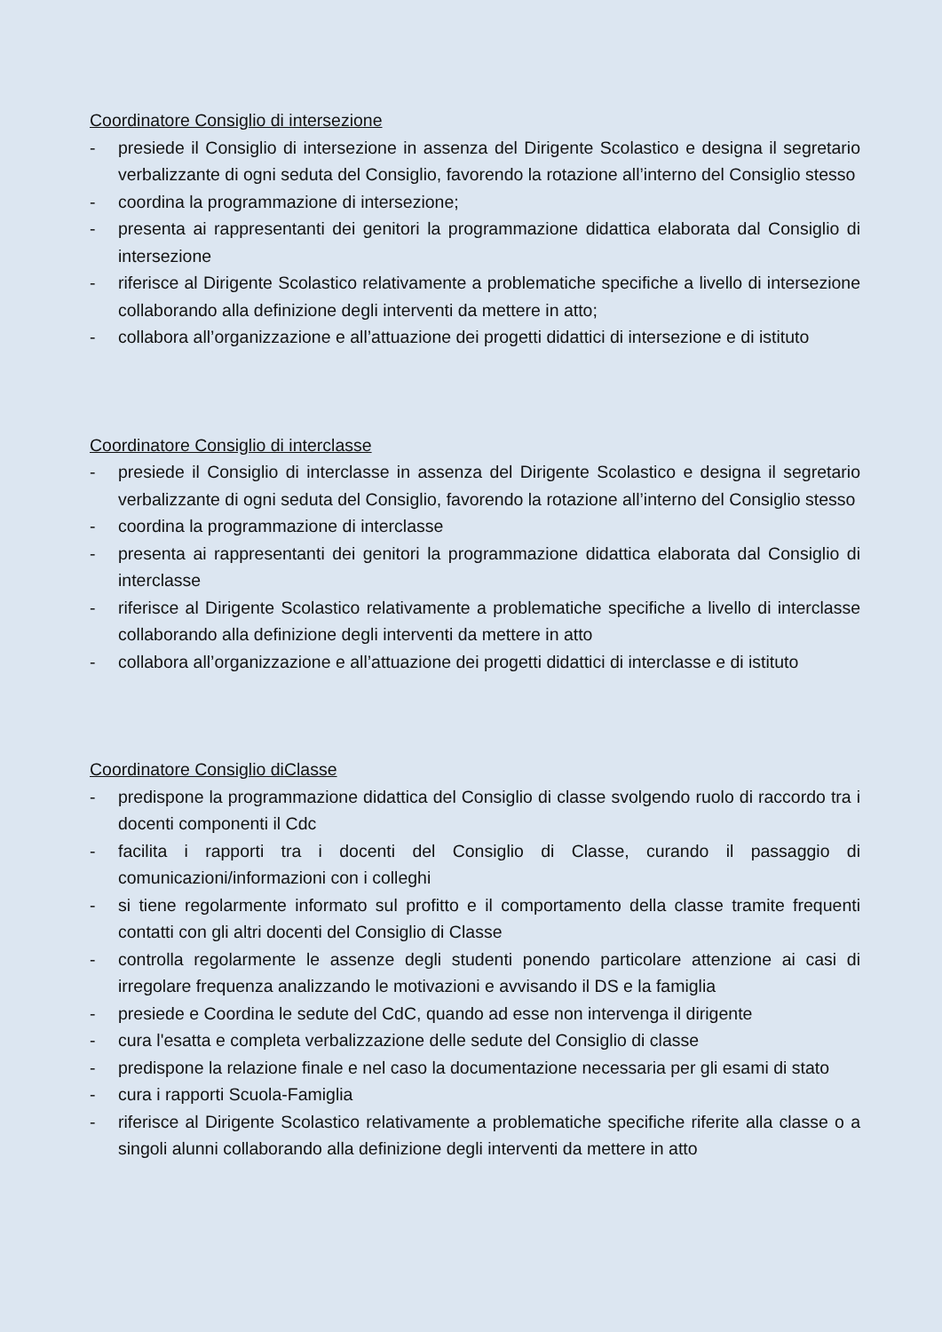Coordinatore Consiglio di intersezione
- presiede il Consiglio di intersezione in assenza del Dirigente Scolastico e designa il segretario verbalizzante di ogni seduta del Consiglio, favorendo la rotazione all’interno del Consiglio stesso
- coordina la programmazione di intersezione;
- presenta ai rappresentanti dei genitori la programmazione didattica elaborata dal Consiglio di intersezione
- riferisce al Dirigente Scolastico relativamente a problematiche specifiche a livello di intersezione collaborando alla definizione degli interventi da mettere in atto;
- collabora all’organizzazione e all’attuazione dei progetti didattici di intersezione e di istituto
Coordinatore Consiglio di interclasse
- presiede il Consiglio di interclasse in assenza del Dirigente Scolastico e designa il segretario verbalizzante di ogni seduta del Consiglio, favorendo la rotazione all’interno del Consiglio stesso
- coordina la programmazione di interclasse
- presenta ai rappresentanti dei genitori la programmazione didattica elaborata dal Consiglio di interclasse
- riferisce al Dirigente Scolastico relativamente a problematiche specifiche a livello di interclasse collaborando alla definizione degli interventi da mettere in atto
- collabora all’organizzazione e all’attuazione dei progetti didattici di interclasse e di istituto
Coordinatore Consiglio diClasse
- predispone la programmazione didattica del Consiglio di classe svolgendo ruolo di raccordo tra i docenti componenti il Cdc
- facilita i rapporti tra i docenti del Consiglio di Classe, curando il passaggio di comunicazioni/informazioni con i colleghi
- si tiene regolarmente informato sul profitto e il comportamento della classe tramite frequenti contatti con gli altri docenti del Consiglio di Classe
- controlla regolarmente le assenze degli studenti ponendo particolare attenzione ai casi di irregolare frequenza analizzando le motivazioni e avvisando il DS e la famiglia
- presiede e Coordina le sedute del CdC, quando ad esse non intervenga il dirigente
- cura l'esatta e completa verbalizzazione delle sedute del Consiglio di classe
- predispone la relazione finale e nel caso la documentazione necessaria per gli esami di stato
- cura i rapporti Scuola-Famiglia
- riferisce al Dirigente Scolastico relativamente a problematiche specifiche riferite alla classe o a singoli alunni collaborando alla definizione degli interventi da mettere in atto